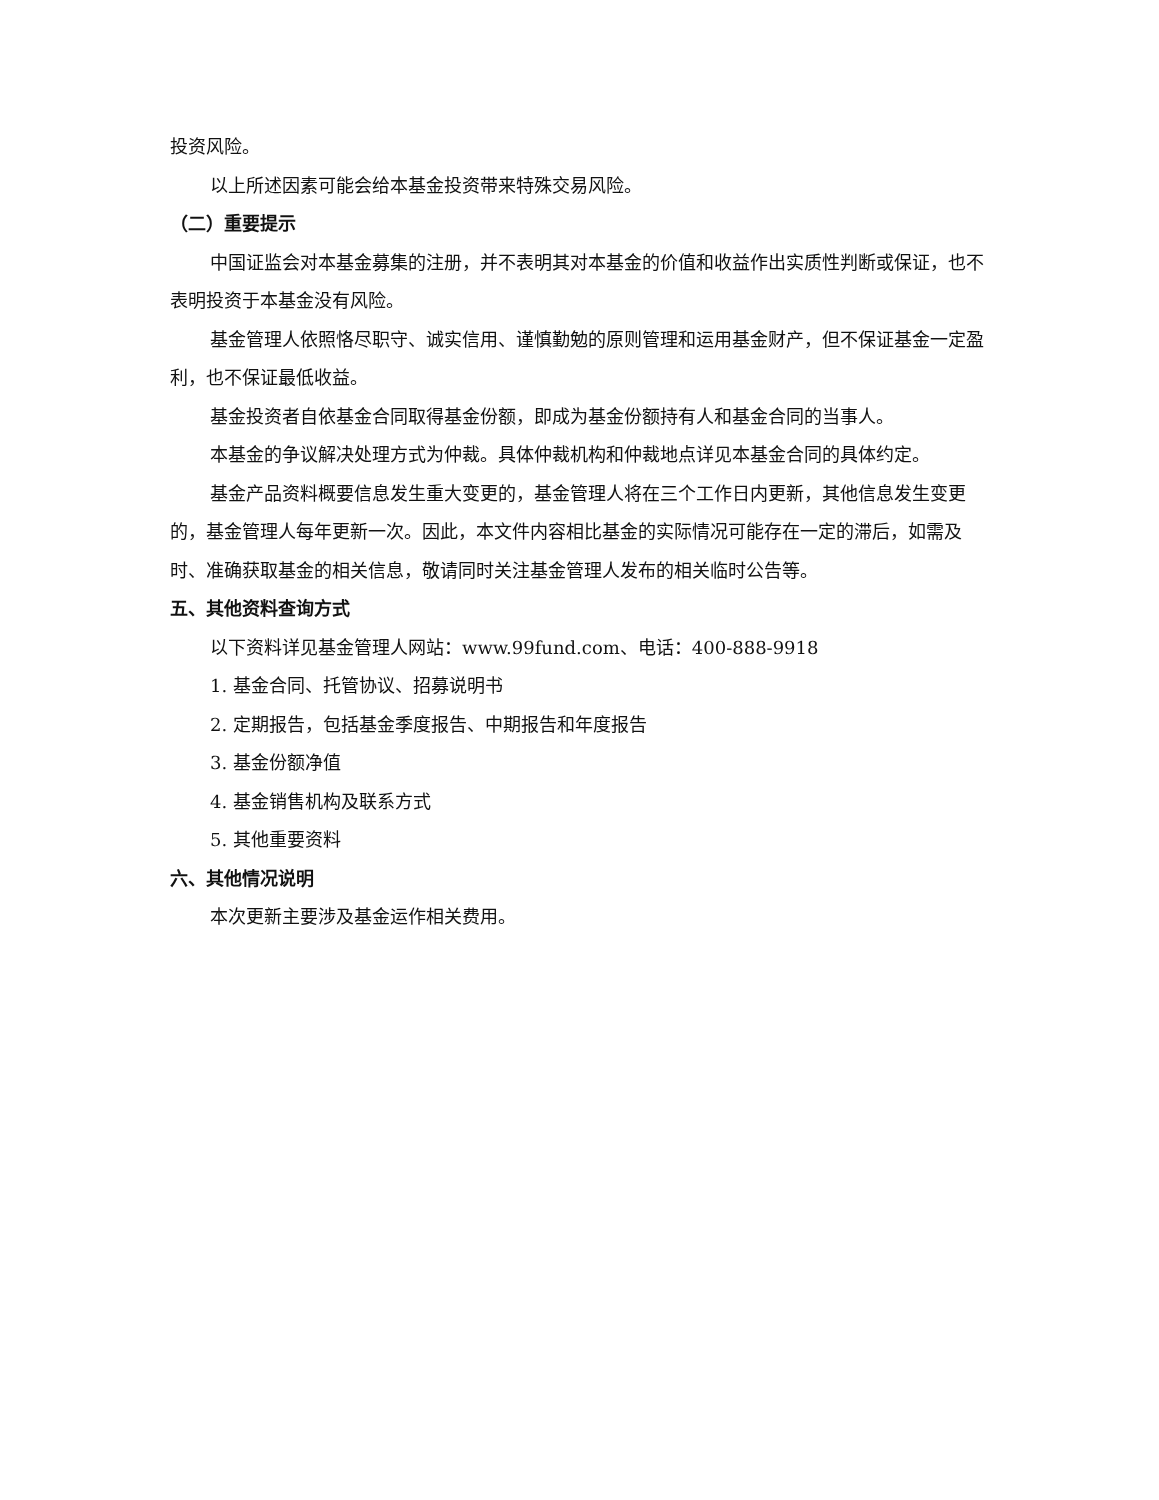投资风险。
以上所述因素可能会给本基金投资带来特殊交易风险。
（二）重要提示
中国证监会对本基金募集的注册，并不表明其对本基金的价值和收益作出实质性判断或保证，也不表明投资于本基金没有风险。
基金管理人依照恪尽职守、诚实信用、谨慎勤勉的原则管理和运用基金财产，但不保证基金一定盈利，也不保证最低收益。
基金投资者自依基金合同取得基金份额，即成为基金份额持有人和基金合同的当事人。
本基金的争议解决处理方式为仲裁。具体仲裁机构和仲裁地点详见本基金合同的具体约定。
基金产品资料概要信息发生重大变更的，基金管理人将在三个工作日内更新，其他信息发生变更的，基金管理人每年更新一次。因此，本文件内容相比基金的实际情况可能存在一定的滞后，如需及时、准确获取基金的相关信息，敬请同时关注基金管理人发布的相关临时公告等。
五、其他资料查询方式
以下资料详见基金管理人网站：www.99fund.com、电话：400-888-9918
1. 基金合同、托管协议、招募说明书
2. 定期报告，包括基金季度报告、中期报告和年度报告
3. 基金份额净值
4. 基金销售机构及联系方式
5. 其他重要资料
六、其他情况说明
本次更新主要涉及基金运作相关费用。